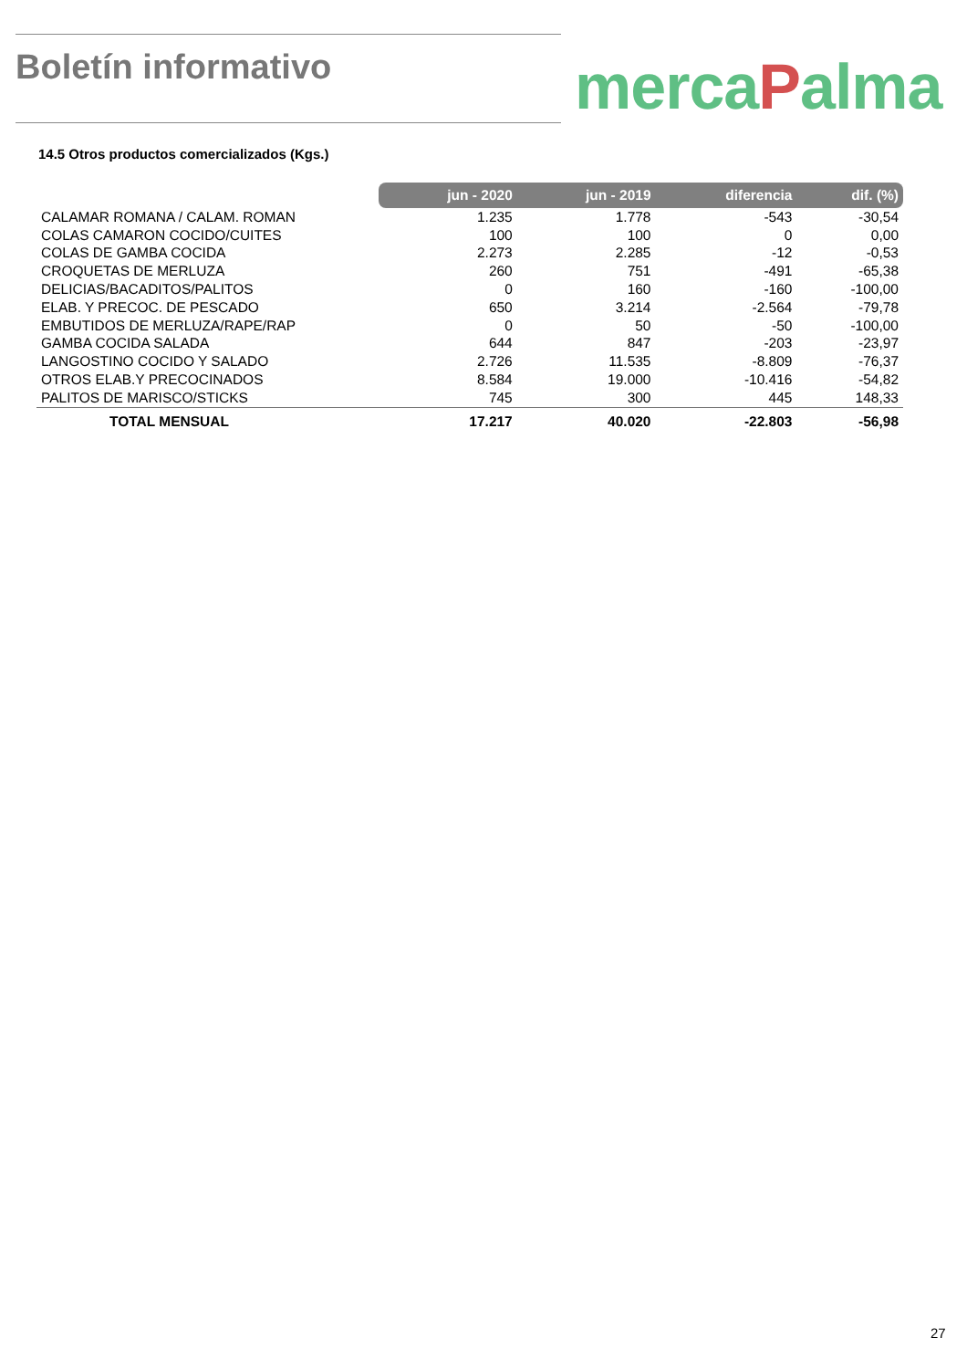Boletín informativo mercaPalma
14.5 Otros productos comercializados (Kgs.)
| | jun - 2020 | jun - 2019 | diferencia | dif. (%) |
| CALAMAR ROMANA / CALAM. ROMAN | 1.235 | 1.778 | -543 | -30,54 |
| COLAS CAMARON COCIDO/CUITES | 100 | 100 | 0 | 0,00 |
| COLAS DE GAMBA COCIDA | 2.273 | 2.285 | -12 | -0,53 |
| CROQUETAS DE MERLUZA | 260 | 751 | -491 | -65,38 |
| DELICIAS/BACADITOS/PALITOS | 0 | 160 | -160 | -100,00 |
| ELAB. Y PRECOC. DE PESCADO | 650 | 3.214 | -2.564 | -79,78 |
| EMBUTIDOS DE MERLUZA/RAPE/RAP | 0 | 50 | -50 | -100,00 |
| GAMBA COCIDA SALADA | 644 | 847 | -203 | -23,97 |
| LANGOSTINO COCIDO Y SALADO | 2.726 | 11.535 | -8.809 | -76,37 |
| OTROS ELAB.Y PRECOCINADOS | 8.584 | 19.000 | -10.416 | -54,82 |
| PALITOS DE MARISCO/STICKS | 745 | 300 | 445 | 148,33 |
| TOTAL MENSUAL | 17.217 | 40.020 | -22.803 | -56,98 |
27